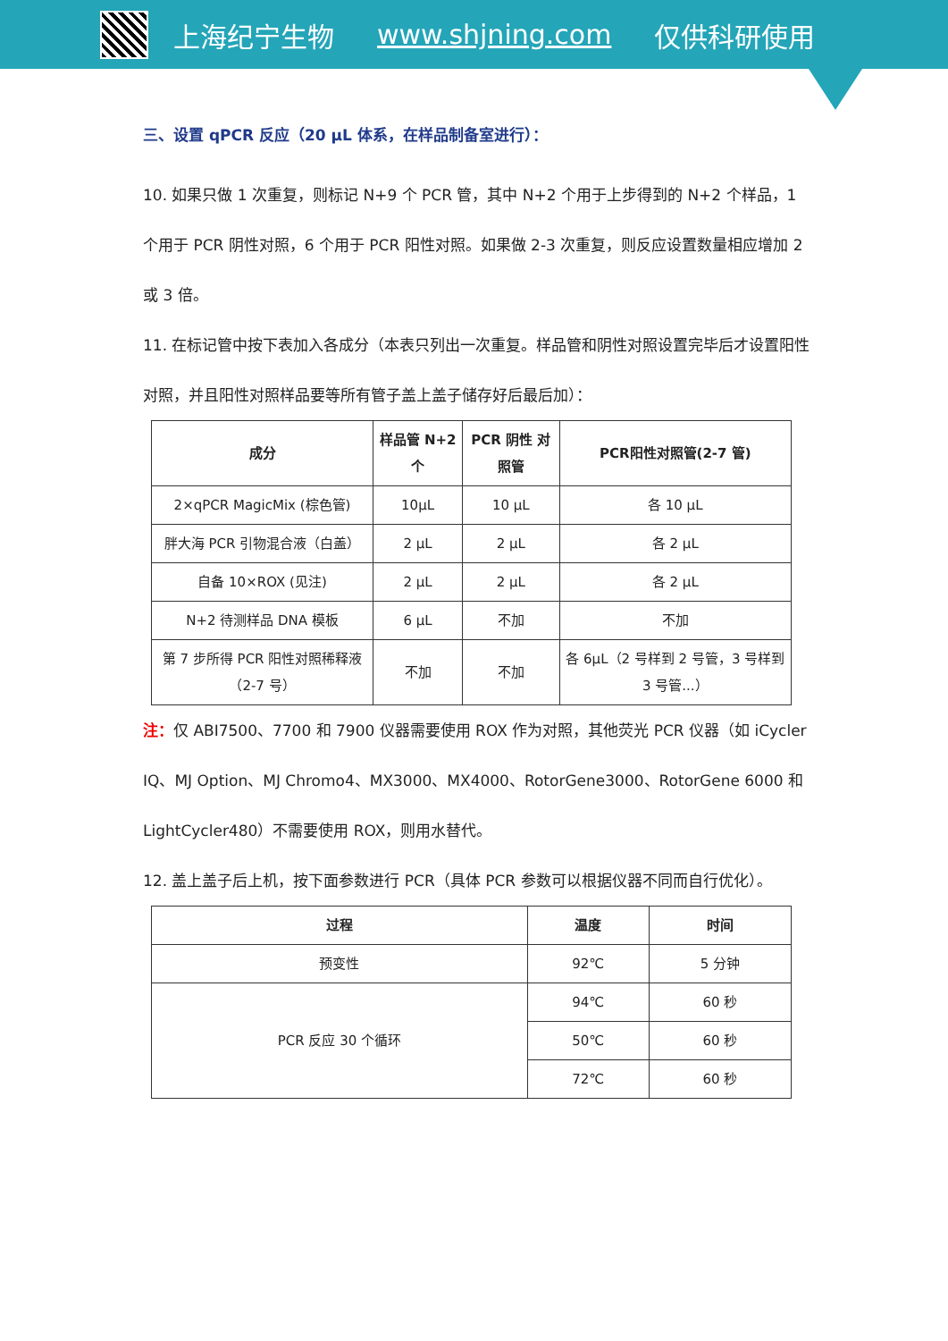上海纪宁生物 www.shjning.com 仅供科研使用
三、设置 qPCR 反应（20 μL 体系，在样品制备室进行）：
10. 如果只做 1 次重复，则标记 N+9 个 PCR 管，其中 N+2 个用于上步得到的 N+2 个样品，1 个用于 PCR 阴性对照，6 个用于 PCR 阳性对照。如果做 2-3 次重复，则反应设置数量相应增加 2 或 3 倍。
11. 在标记管中按下表加入各成分（本表只列出一次重复。样品管和阴性对照设置完毕后才设置阳性对照，并且阳性对照样品要等所有管子盖上盖子储存好后最后加）：
| 成分 | 样品管 N+2 个 | PCR 阴性 对照管 | PCR阳性对照管(2-7 管) |
| --- | --- | --- | --- |
| 2×qPCR MagicMix (棕色管) | 10μL | 10 μL | 各 10 μL |
| 胖大海 PCR 引物混合液（白盖） | 2 μL | 2 μL | 各 2 μL |
| 自备 10×ROX (见注) | 2 μL | 2 μL | 各 2 μL |
| N+2 待测样品 DNA 模板 | 6 μL | 不加 | 不加 |
| 第 7 步所得 PCR 阳性对照稀释液（2-7 号） | 不加 | 不加 | 各 6μL（2 号样到 2 号管，3 号样到 3 号管...） |
注：仅 ABI7500、7700 和 7900 仪器需要使用 ROX 作为对照，其他荧光 PCR 仪器（如 iCycler IQ、MJ Option、MJ Chromo4、MX3000、MX4000、RotorGene3000、RotorGene 6000 和 LightCycler480）不需要使用 ROX，则用水替代。
12. 盖上盖子后上机，按下面参数进行 PCR（具体 PCR 参数可以根据仪器不同而自行优化）。
| 过程 | 温度 | 时间 |
| --- | --- | --- |
| 预变性 | 92℃ | 5 分钟 |
| PCR 反应 30 个循环 | 94℃ | 60 秒 |
| | 50℃ | 60 秒 |
| | 72℃ | 60 秒 |